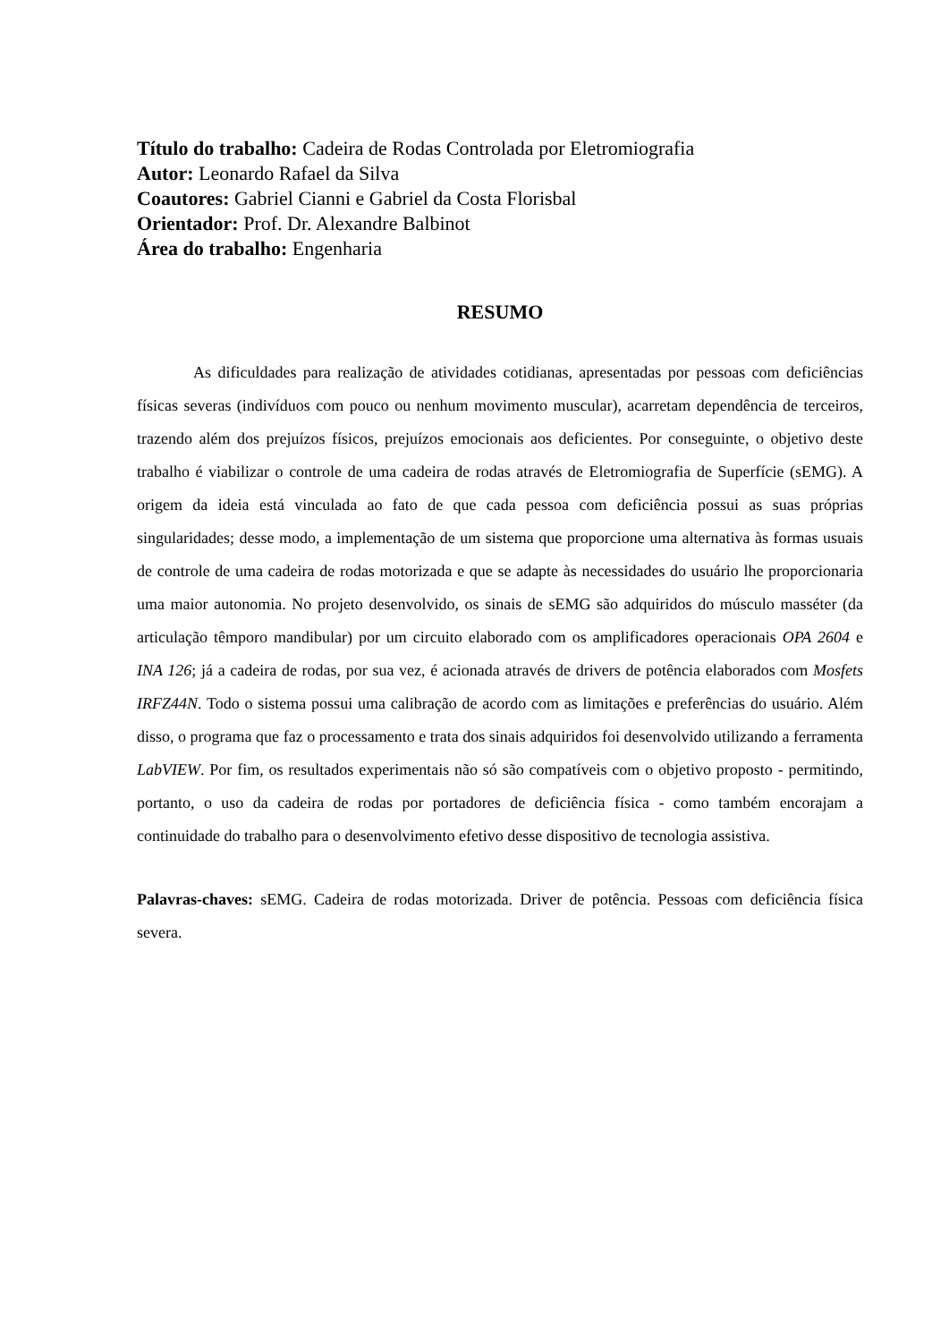Título do trabalho: Cadeira de Rodas Controlada por Eletromiografia
Autor: Leonardo Rafael da Silva
Coautores: Gabriel Cianni e Gabriel da Costa Florisbal
Orientador: Prof. Dr. Alexandre Balbinot
Área do trabalho: Engenharia
RESUMO
As dificuldades para realização de atividades cotidianas, apresentadas por pessoas com deficiências físicas severas (indivíduos com pouco ou nenhum movimento muscular), acarretam dependência de terceiros, trazendo além dos prejuízos físicos, prejuízos emocionais aos deficientes. Por conseguinte, o objetivo deste trabalho é viabilizar o controle de uma cadeira de rodas através de Eletromiografia de Superfície (sEMG). A origem da ideia está vinculada ao fato de que cada pessoa com deficiência possui as suas próprias singularidades; desse modo, a implementação de um sistema que proporcione uma alternativa às formas usuais de controle de uma cadeira de rodas motorizada e que se adapte às necessidades do usuário lhe proporcionaria uma maior autonomia. No projeto desenvolvido, os sinais de sEMG são adquiridos do músculo masséter (da articulação têmporo mandibular) por um circuito elaborado com os amplificadores operacionais OPA 2604 e INA 126; já a cadeira de rodas, por sua vez, é acionada através de drivers de potência elaborados com Mosfets IRFZ44N. Todo o sistema possui uma calibração de acordo com as limitações e preferências do usuário. Além disso, o programa que faz o processamento e trata dos sinais adquiridos foi desenvolvido utilizando a ferramenta LabVIEW. Por fim, os resultados experimentais não só são compatíveis com o objetivo proposto - permitindo, portanto, o uso da cadeira de rodas por portadores de deficiência física - como também encorajam a continuidade do trabalho para o desenvolvimento efetivo desse dispositivo de tecnologia assistiva.
Palavras-chaves: sEMG. Cadeira de rodas motorizada. Driver de potência. Pessoas com deficiência física severa.